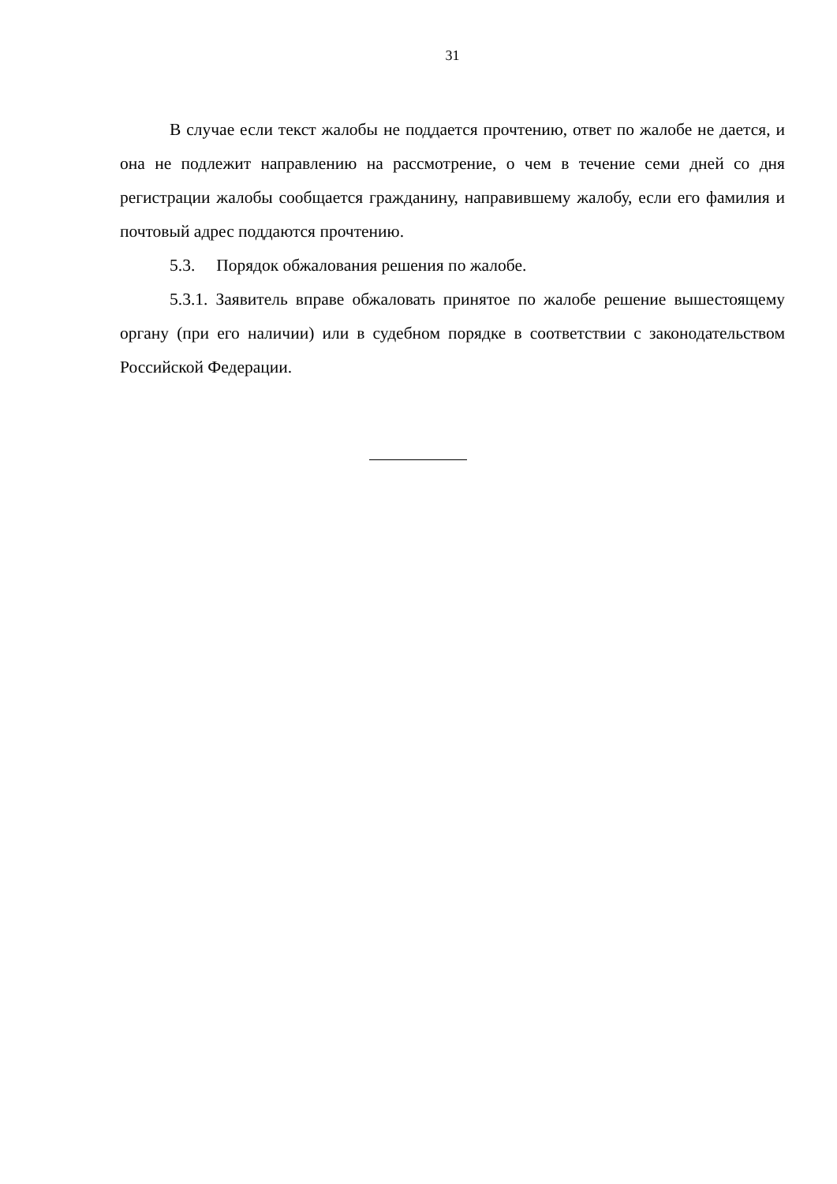31
В случае если текст жалобы не поддается прочтению, ответ по жалобе не дается, и она не подлежит направлению на рассмотрение, о чем в течение семи дней со дня регистрации жалобы сообщается гражданину, направившему жалобу, если его фамилия и почтовый адрес поддаются прочтению.
5.3. Порядок обжалования решения по жалобе.
5.3.1. Заявитель вправе обжаловать принятое по жалобе решение вышестоящему органу (при его наличии) или в судебном порядке в соответствии с законодательством Российской Федерации.